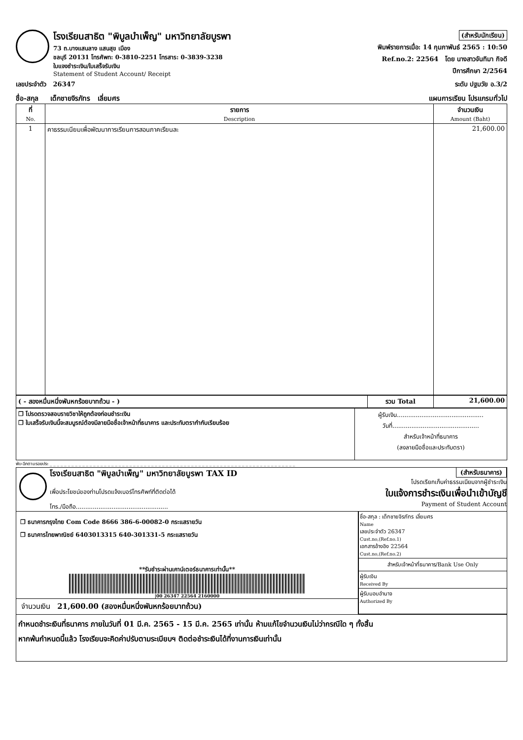โรงเรียนสาธิต "พิบูลบำเพ็ญ" มหาวิทยาลัยบูรพา
73 ถ.บางแสนลาง แสนสุข เมือง
ชลบุรี 20131 โทรศัพท: 0-3810-2251 โทรสาร: 0-3839-3238
ใบแจงชำระเงิน/ใบเสร็จรับเงิน
Statement of Student Account/ Receipt
(สำหรับนักเรียน)
พิมพ์รายการเมื่อ: 14 กุมภาพันธ์ 2565 : 10:50
Ref.no.2: 22564 โดย นางสาวจันทิมา กิจดี
ปีการศึกษา 2/2564
เลขประจำตัว 26347 ระดับ ปฐมวัย อ.3/2
ชื่อ-สกุล เด็กชายจิรภัทร เลี่ยมศร แผนการเรียน โปรแกรมทั่วไป
| ที่ No. | รายการ Description | จำนวนเงิน Amount (Baht) |
| --- | --- | --- |
| 1 | คาธรรมเนียมเพื่อพัฒนาการเรียนการสอนภาคเรียนละ | 21,600.00 |
| ( - สองหมื่นหนึ่งพันหกร้อยบาทถ้วน - ) | รวม Total | 21,600.00 |
| ❒ โปรดตรวจสอบรายวิชาให้ถูกต้องก่อนชำระเงิน ❒ ใบเสร็จรับเงินนี้จะสมบูรณ์ต้องมีลายมือชื่อเจ้าหน้าที่ธนาคาร และประทับตรากำกับเรียบร้อย | ผู้รับเงิน.............................................. วันที่.............................................. สำหรับเจ้าหน้าที่ธนาคาร (ลงลายมือชื่อและประทับตรา) |
พับ-ฉีกตามรอยประ _ _ _ _ _ _ _ _ _ _ _ _ _ _ _ _ _ _ _ _ _ _ _ _ _ _ _ _ _ _ _ _ _ _ _ _ _ _ _ _ _ _ _ _ _ _ _ _ _ _ _ _ _ _ _ _ _ _ _ _ _ _ _ _ _ _ _ _
โรงเรียนสาธิต "พิบูลบำเพ็ญ" มหาวิทยาลัยบูรพา TAX ID
เพื่อประโยชน์ของท่านโปรดแจ้งเบอร์โทรศัพท์ที่ติดต่อได้
โทร./มือถือ.................................................
(สำหรับธนาคาร)
โปรดเรียกเก็บค่าธรรมเนียมจากผู้ชำระเงิน
ใบแจ้งการชำระเงินเพื่อนำเข้าบัญชี
Payment of Student Account
❒ ธนาคารกรุงไทย Com Code 8666 386-6-00082-0 กระแสรายวัน
❒ ธนาคารไทยพาณิชย์ 6403013315 640-301331-5 กระแสรายวัน
**รับชำระผ่านเคาน์เตอร์ธนาคารเท่านั้น**
|00 26347 22564 2160000
จำนวนเงิน 21,600.00 (สองหมื่นหนึ่งพันหกร้อยบาทถ้วน)
ชื่อ-สกุล : เด็กชายจิรภัทร เลี่ยมศร
Name
เลขประจำตัว 26347
Cust.no,(Ref.no.1)
เอกสารอ้างอิง 22564
Cust.no,(Ref.no.2)
สำหรับเจ้าหน้าที่ธนาคาร/Bank Use Only
ผู้รับเงิน
Received By
ผู้รับมอบอำนาจ
Authorized By
กำหนดชำระเงินที่ธนาคาร ภายในวันที่ 01 มี.ค. 2565 - 15 มี.ค. 2565 เท่านั้น ห้ามแก้ไขจำนวนเงินไม่ว่ากรณีใด ๆ ทั้งสิ้น
หากพ้นกำหนดนี้แล้ว โรงเรียนจะคิดค่าปรับตามระเบียบฯ ติดต่อชำระเงินได้ที่งานการเงินเท่านั้น